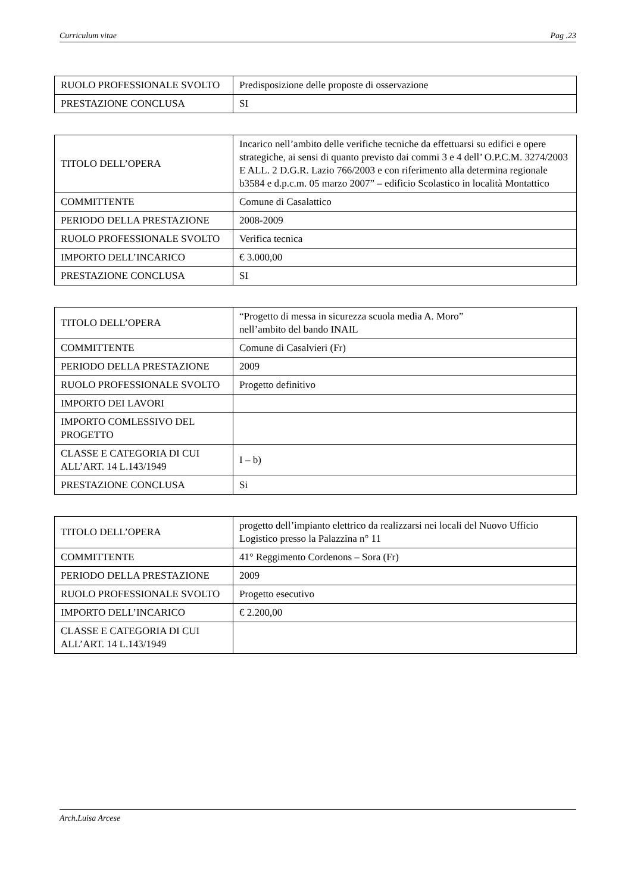Curriculum vitae Pag .23
| RUOLO PROFESSIONALE SVOLTO | Predisposizione delle proposte di osservazione |
| PRESTAZIONE CONCLUSA | SI |
| TITOLO DELL’OPERA | Incarico nell’ambito delle verifiche tecniche da effettuarsi su edifici e opere strategiche, ai sensi di quanto previsto dai commi 3 e 4 dell’ O.P.C.M. 3274/2003 E ALL. 2 D.G.R. Lazio 766/2003 e con riferimento alla determina regionale b3584 e d.p.c.m. 05 marzo 2007” – edificio Scolastico in località Montattico |
| COMMITTENTE | Comune di Casalattico |
| PERIODO DELLA PRESTAZIONE | 2008-2009 |
| RUOLO PROFESSIONALE SVOLTO | Verifica tecnica |
| IMPORTO DELL’INCARICO | € 3.000,00 |
| PRESTAZIONE CONCLUSA | SI |
| TITOLO DELL’OPERA | “Progetto di messa in sicurezza scuola media A. Moro” nell’ambito del bando INAIL |
| COMMITTENTE | Comune di Casalvieri (Fr) |
| PERIODO DELLA PRESTAZIONE | 2009 |
| RUOLO PROFESSIONALE SVOLTO | Progetto definitivo |
| IMPORTO DEI LAVORI | |
| IMPORTO COMLESSIVO DEL PROGETTO | |
| CLASSE E CATEGORIA DI CUI ALL’ART. 14 L.143/1949 | I – b) |
| PRESTAZIONE CONCLUSA | Si |
| TITOLO DELL’OPERA | progetto dell’impianto elettrico da realizzarsi nei locali del Nuovo Ufficio Logistico presso la Palazzina n° 11 |
| COMMITTENTE | 41° Reggimento Cordenons – Sora (Fr) |
| PERIODO DELLA PRESTAZIONE | 2009 |
| RUOLO PROFESSIONALE SVOLTO | Progetto esecutivo |
| IMPORTO DELL’INCARICO | € 2.200,00 |
| CLASSE E CATEGORIA DI CUI ALL’ART. 14 L.143/1949 | |
Arch.Luisa Arcese